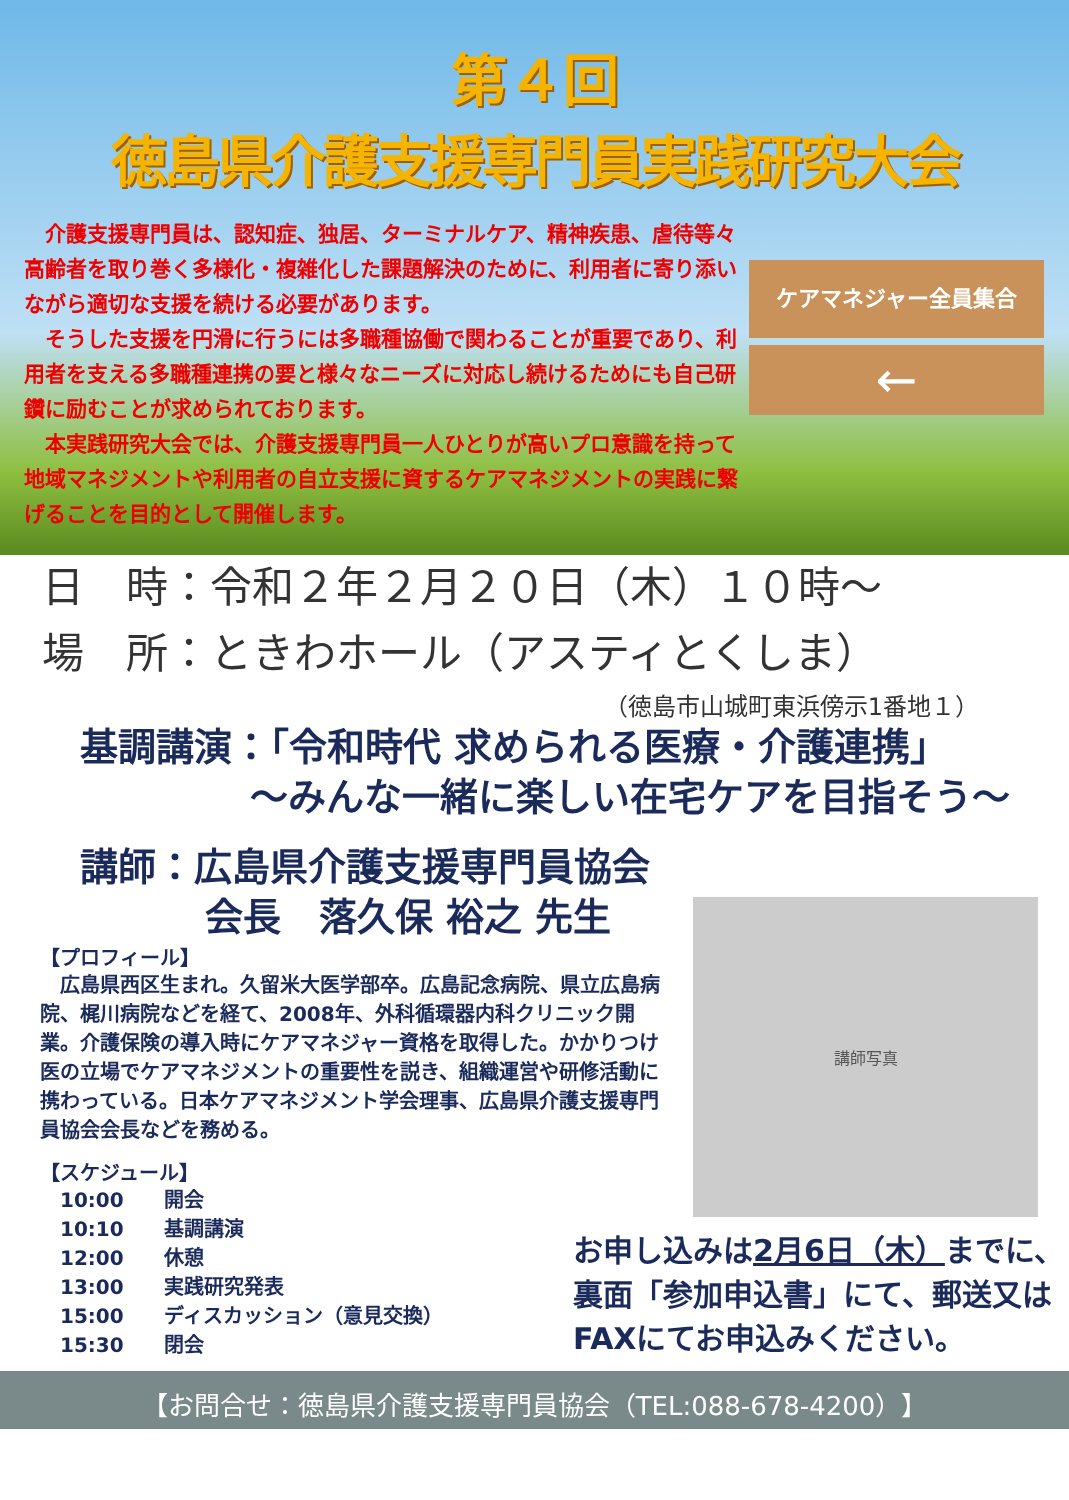第４回
徳島県介護支援専門員実践研究大会
　介護支援専門員は、認知症、独居、ターミナルケア、精神疾患、虐待等々高齢者を取り巻く多様化・複雑化した課題解決のために、利用者に寄り添いながら適切な支援を続ける必要があります。
　そうした支援を円滑に行うには多職種協働で関わることが重要であり、利用者を支える多職種連携の要と様々なニーズに対応し続けるためにも自己研鑽に励むことが求められております。
　本実践研究大会では、介護支援専門員一人ひとりが高いプロ意識を持って地域マネジメントや利用者の自立支援に資するケアマネジメントの実践に繋げることを目的として開催します。
ケアマネジャー全員集合
←
日　時：令和２年２月２０日（木）１０時～
場　所：ときわホール（アスティとくしま）
（徳島市山城町東浜傍示1番地１）
基調講演：「令和時代 求められる医療・介護連携」
～みんな一緒に楽しい在宅ケアを目指そう～
講師：広島県介護支援専門員協会
会長　落久保 裕之 先生
【プロフィール】
　広島県西区生まれ。久留米大医学部卒。広島記念病院、県立広島病院、梶川病院などを経て、2008年、外科循環器内科クリニック開業。介護保険の導入時にケアマネジャー資格を取得した。かかりつけ医の立場でケアマネジメントの重要性を説き、組織運営や研修活動に携わっている。日本ケアマネジメント学会理事、広島県介護支援専門員協会会長などを務める。
【スケジュール】
10:00　　開会
10:10　　基調講演
12:00　　休憩
13:00　　実践研究発表
15:00　　ディスカッション（意見交換）
15:30　　閉会
講師写真
お申し込みは2月6日（木）までに、裏面「参加申込書」にて、郵送又はFAXにてお申込みください。
【お問合せ：徳島県介護支援専門員協会（TEL:088-678-4200）】